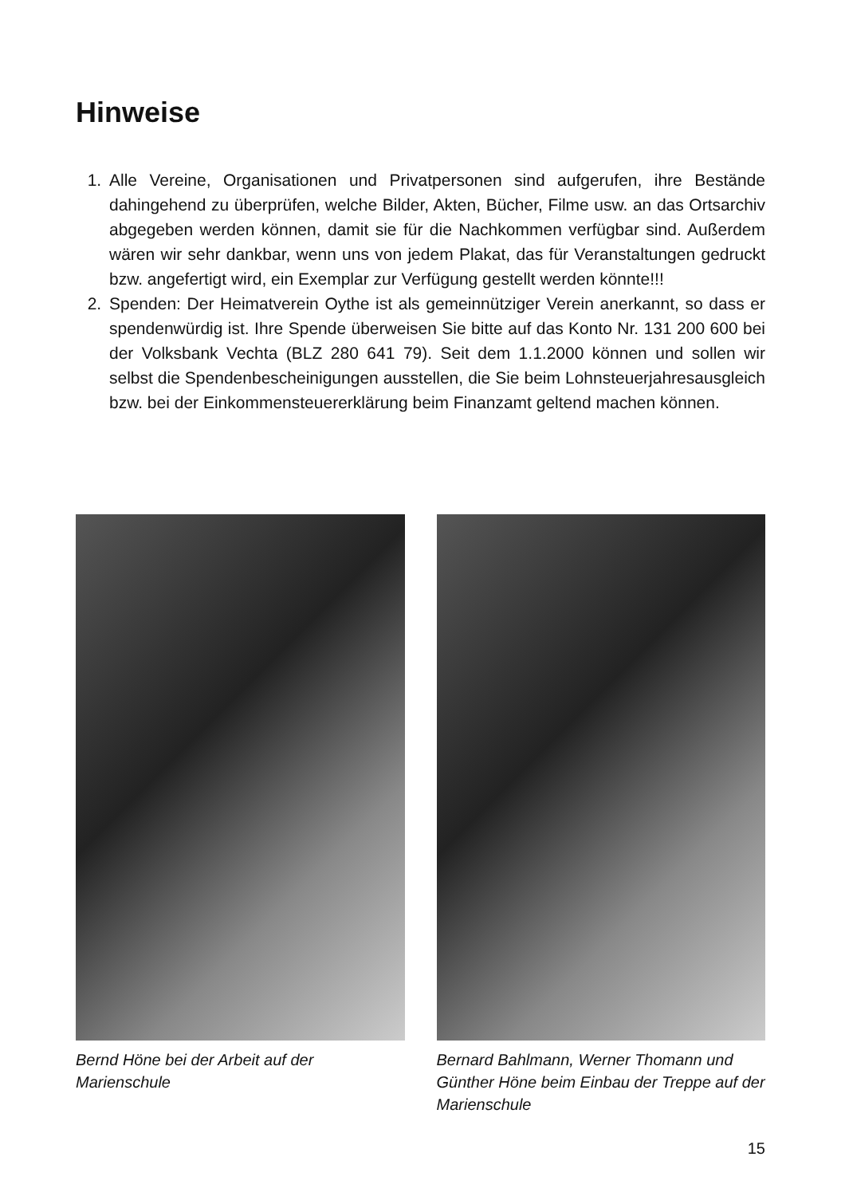Hinweise
1. Alle Vereine, Organisationen und Privatpersonen sind aufgerufen, ihre Bestände dahingehend zu überprüfen, welche Bilder, Akten, Bücher, Filme usw. an das Ortsarchiv abgegeben werden können, damit sie für die Nachkommen verfügbar sind. Außerdem wären wir sehr dankbar, wenn uns von jedem Plakat, das für Veranstaltungen gedruckt bzw. angefertigt wird, ein Exemplar zur Verfügung gestellt werden könnte!!!
2. Spenden: Der Heimatverein Oythe ist als gemeinnütziger Verein anerkannt, so dass er spendenwürdig ist. Ihre Spende überweisen Sie bitte auf das Konto Nr. 131 200 600 bei der Volksbank Vechta (BLZ 280 641 79). Seit dem 1.1.2000 können und sollen wir selbst die Spendenbescheinigungen ausstellen, die Sie beim Lohnsteuerjahresausgleich bzw. bei der Einkommensteuererklärung beim Finanzamt geltend machen können.
Bernd Höne bei der Arbeit auf der Marienschule
Bernard Bahlmann, Werner Thomann und Günther Höne beim Einbau der Treppe auf der Marienschule
15